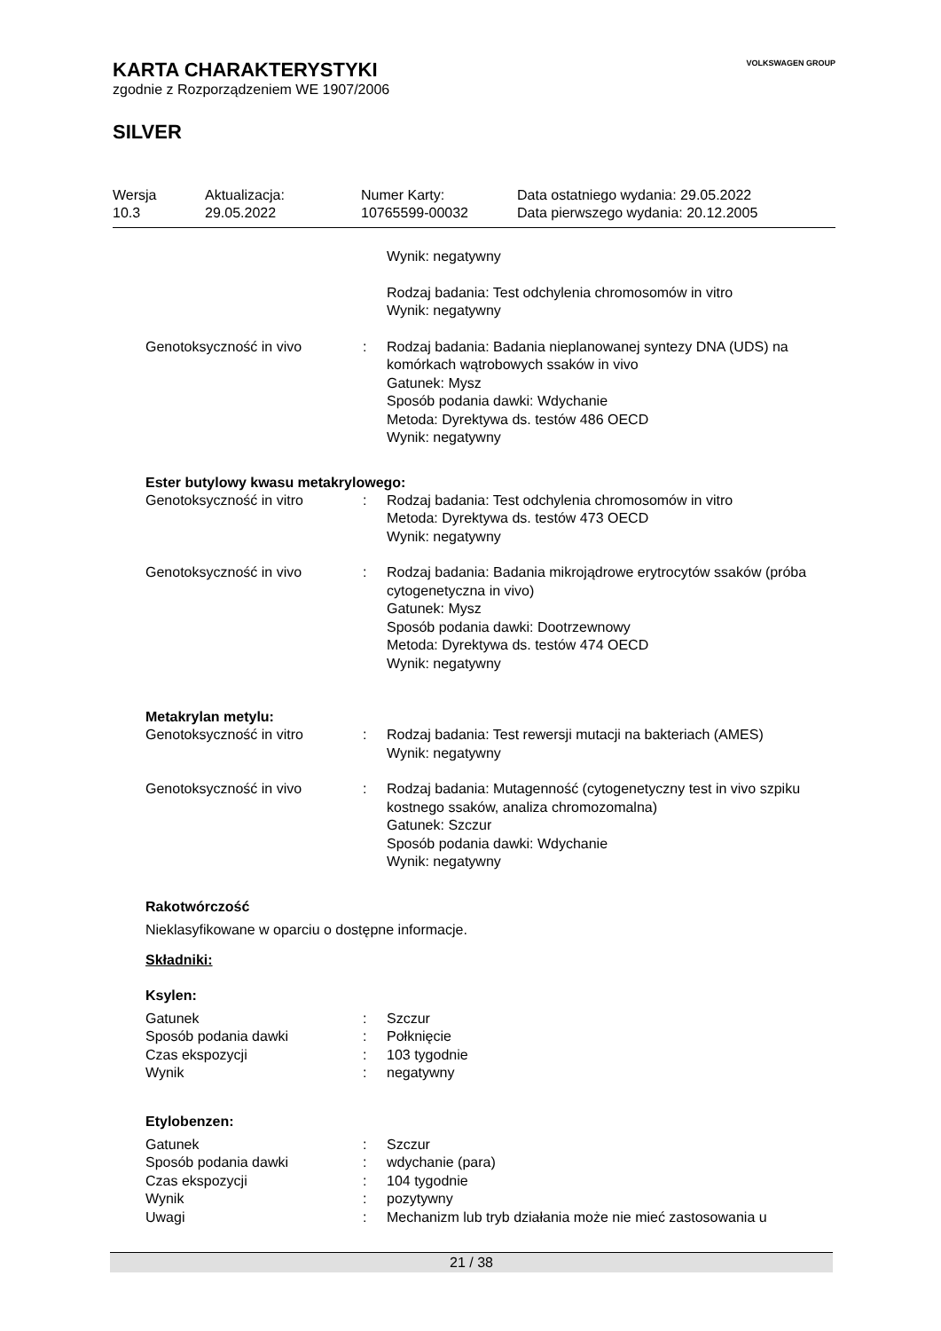VOLKSWAGEN GROUP
KARTA CHARAKTERYSTYKI
zgodnie z Rozporządzeniem WE 1907/2006
SILVER
| Wersja 10.3 | Aktualizacja: 29.05.2022 | Numer Karty: 10765599-00032 | Data ostatniego wydania: 29.05.2022 Data pierwszego wydania: 20.12.2005 |
| | | Wynik: negatywny |
| | | Rodzaj badania: Test odchylenia chromosomów in vitro Wynik: negatywny |
| Genotoksyczność in vivo | : | Rodzaj badania: Badania nieplanowanej syntezy DNA (UDS) na komórkach wątrobowych ssaków in vivo Gatunek: Mysz Sposób podania dawki: Wdychanie Metoda: Dyrektywa ds. testów 486 OECD Wynik: negatywny |
Ester butylowy kwasu metakrylowego:
| Genotoksyczność in vitro | : | Rodzaj badania: Test odchylenia chromosomów in vitro Metoda: Dyrektywa ds. testów 473 OECD Wynik: negatywny |
| Genotoksyczność in vivo | : | Rodzaj badania: Badania mikrojądrowe erytrocytów ssaków (próba cytogenetyczna in vivo) Gatunek: Mysz Sposób podania dawki: Dootrzewnowy Metoda: Dyrektywa ds. testów 474 OECD Wynik: negatywny |
Metakrylan metylu:
| Genotoksyczność in vitro | : | Rodzaj badania: Test rewersji mutacji na bakteriach (AMES) Wynik: negatywny |
| Genotoksyczność in vivo | : | Rodzaj badania: Mutagenność (cytogenetyczny test in vivo szpiku kostnego ssaków, analiza chromozomalna) Gatunek: Szczur Sposób podania dawki: Wdychanie Wynik: negatywny |
Rakotwórczość
Nieklasyfikowane w oparciu o dostępne informacje.
Składniki:
Ksylen:
| Gatunek | : | Szczur |
| Sposób podania dawki | : | Połknięcie |
| Czas ekspozycji | : | 103 tygodnie |
| Wynik | : | negatywny |
Etylobenzen:
| Gatunek | : | Szczur |
| Sposób podania dawki | : | wdychanie (para) |
| Czas ekspozycji | : | 104 tygodnie |
| Wynik | : | pozytywny |
| Uwagi | : | Mechanizm lub tryb działania może nie mieć zastosowania u |
21 / 38